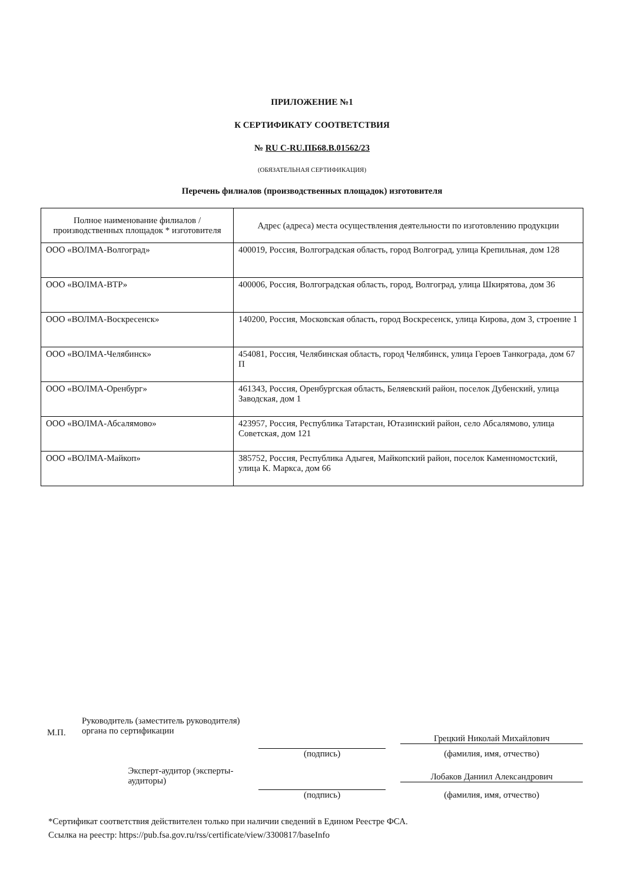ПРИЛОЖЕНИЕ №1
К СЕРТИФИКАТУ СООТВЕТСТВИЯ
№ RU C-RU.ПБ68.В.01562/23
(ОБЯЗАТЕЛЬНАЯ СЕРТИФИКАЦИЯ)
Перечень филиалов (производственных площадок) изготовителя
| Полное наименование филиалов / производственных площадок * изготовителя | Адрес (адреса) места осуществления деятельности по изготовлению продукции |
| --- | --- |
| ООО «ВОЛМА-Волгоград» | 400019, Россия, Волгоградская область, город Волгоград, улица Крепильная, дом 128 |
| ООО «ВОЛМА-ВТР» | 400006, Россия, Волгоградская область, город, Волгоград, улица Шкирятова, дом 36 |
| ООО «ВОЛМА-Воскресенск» | 140200, Россия, Московская область, город Воскресенск, улица Кирова, дом 3, строение 1 |
| ООО «ВОЛМА-Челябинск» | 454081, Россия, Челябинская область, город Челябинск, улица Героев Танкограда, дом 67 П |
| ООО «ВОЛМА-Оренбург» | 461343, Россия, Оренбургская область, Беляевский район, поселок Дубенский, улица Заводская, дом 1 |
| ООО «ВОЛМА-Абсалямово» | 423957, Россия, Республика Татарстан, Ютазинский район, село Абсалямово, улица Советская, дом 121 |
| ООО «ВОЛМА-Майкоп» | 385752, Россия, Республика Адыгея, Майкопский район, поселок Каменномостский, улица К. Маркса, дом 66 |
М.П.
Руководитель (заместитель руководителя) органа по сертификации
Грецкий Николай Михайлович
(подпись) (фамилия, имя, отчество)
Эксперт-аудитор (эксперты-аудиторы)
Лобаков Даниил Александрович
(подпись) (фамилия, имя, отчество)
*Сертификат соответствия действителен только при наличии сведений в Едином Реестре ФСА.
Ссылка на реестр: https://pub.fsa.gov.ru/rss/certificate/view/3300817/baseInfo